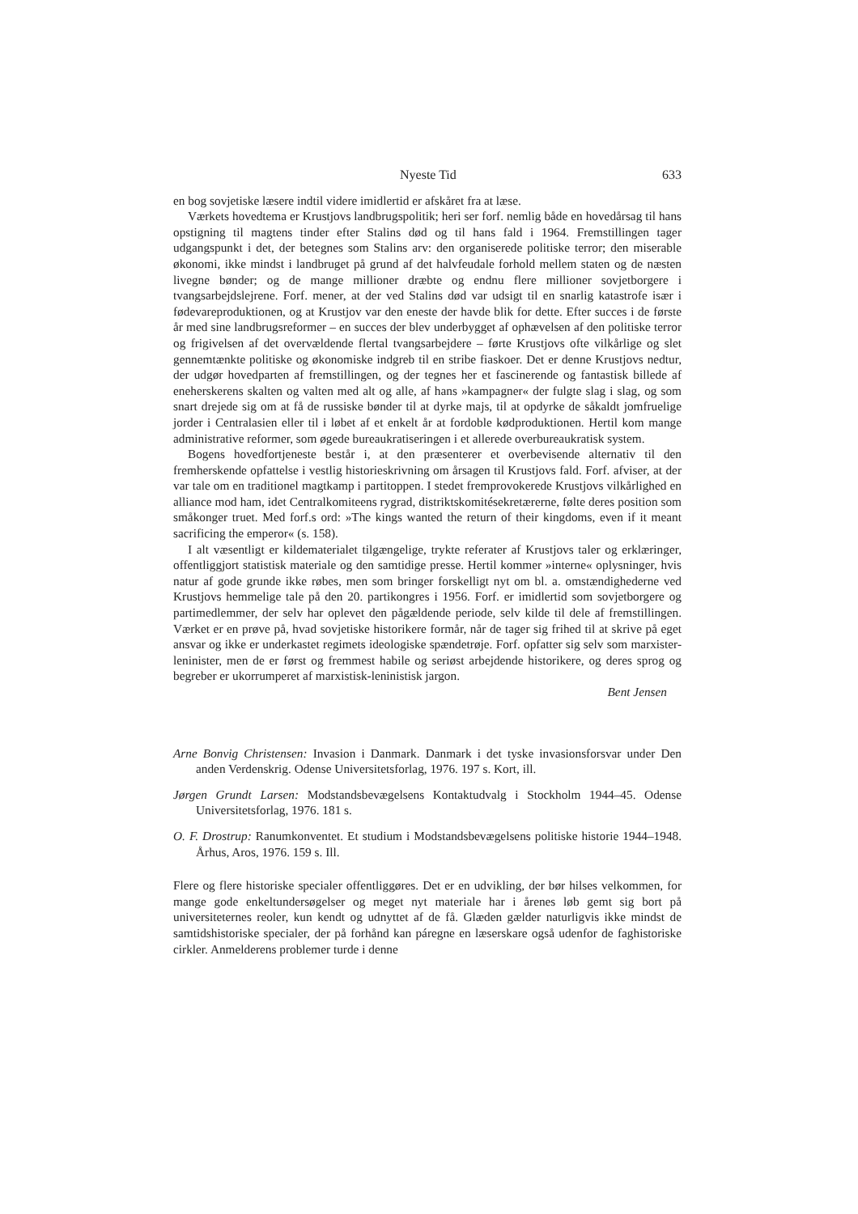Nyeste Tid 633
en bog sovjetiske læsere indtil videre imidlertid er afskåret fra at læse.
Værkets hovedtema er Krustjovs landbrugspolitik; heri ser forf. nemlig både en hovedårsag til hans opstigning til magtens tinder efter Stalins død og til hans fald i 1964. Fremstillingen tager udgangspunkt i det, der betegnes som Stalins arv: den organiserede politiske terror; den miserable økonomi, ikke mindst i landbruget på grund af det halvfeudale forhold mellem staten og de næsten livegne bønder; og de mange millioner dræbte og endnu flere millioner sovjetborgere i tvangsarbejdslejrene. Forf. mener, at der ved Stalins død var udsigt til en snarlig katastrofe især i fødevareproduktionen, og at Krustjov var den eneste der havde blik for dette. Efter succes i de første år med sine landbrugsreformer – en succes der blev underbygget af ophævelsen af den politiske terror og frigivelsen af det overvældende flertal tvangsarbejdere – førte Krustjovs ofte vilkårlige og slet gennemtænkte politiske og økonomiske indgreb til en stribe fiaskoer. Det er denne Krustjovs nedtur, der udgør hovedparten af fremstillingen, og der tegnes her et fascinerende og fantastisk billede af eneherskerens skalten og valten med alt og alle, af hans »kampagner« der fulgte slag i slag, og som snart drejede sig om at få de russiske bønder til at dyrke majs, til at opdyrke de såkaldt jomfruelige jorder i Centralasien eller til i løbet af et enkelt år at fordoble kødproduktionen. Hertil kom mange administrative reformer, som øgede bureaukratiseringen i et allerede overbureaukratisk system.
Bogens hovedfortjeneste består i, at den præsenterer et overbevisende alternativ til den fremherskende opfattelse i vestlig historieskrivning om årsagen til Krustjovs fald. Forf. afviser, at der var tale om en traditionel magtkamp i partitoppen. I stedet fremprovokerede Krustjovs vilkårlighed en alliance mod ham, idet Centralkomiteens rygrad, distriktskomitésekretærerne, følte deres position som småkonger truet. Med forf.s ord: »The kings wanted the return of their kingdoms, even if it meant sacrificing the emperor« (s. 158).
I alt væsentligt er kildematerialet tilgængelige, trykte referater af Krustjovs taler og erklæringer, offentliggjort statistisk materiale og den samtidige presse. Hertil kommer »interne« oplysninger, hvis natur af gode grunde ikke røbes, men som bringer forskelligt nyt om bl. a. omstændighederne ved Krustjovs hemmelige tale på den 20. partikongres i 1956. Forf. er imidlertid som sovjetborgere og partimedlemmer, der selv har oplevet den pågældende periode, selv kilde til dele af fremstillingen. Værket er en prøve på, hvad sovjetiske historikere formår, når de tager sig frihed til at skrive på eget ansvar og ikke er underkastet regimets ideologiske spændetrøje. Forf. opfatter sig selv som marxister-leninister, men de er først og fremmest habile og seriøst arbejdende historikere, og deres sprog og begreber er ukorrumperet af marxistisk-leninistisk jargon.
Bent Jensen
Arne Bonvig Christensen: Invasion i Danmark. Danmark i det tyske invasionsforsvar under Den anden Verdenskrig. Odense Universitetsforlag, 1976. 197 s. Kort, ill.
Jørgen Grundt Larsen: Modstandsbevægelsens Kontaktudvalg i Stockholm 1944–45. Odense Universitetsforlag, 1976. 181 s.
O. F. Drostrup: Ranumkonventet. Et studium i Modstandsbevægelsens politiske historie 1944–1948. Århus, Aros, 1976. 159 s. Ill.
Flere og flere historiske specialer offentliggøres. Det er en udvikling, der bør hilses velkommen, for mange gode enkeltundersøgelser og meget nyt materiale har i årenes løb gemt sig bort på universiteternes reoler, kun kendt og udnyttet af de få. Glæden gælder naturligvis ikke mindst de samtidshistoriske specialer, der på forhånd kan páregne en læserskare også udenfor de faghistoriske cirkler. Anmelderens problemer turde i denne